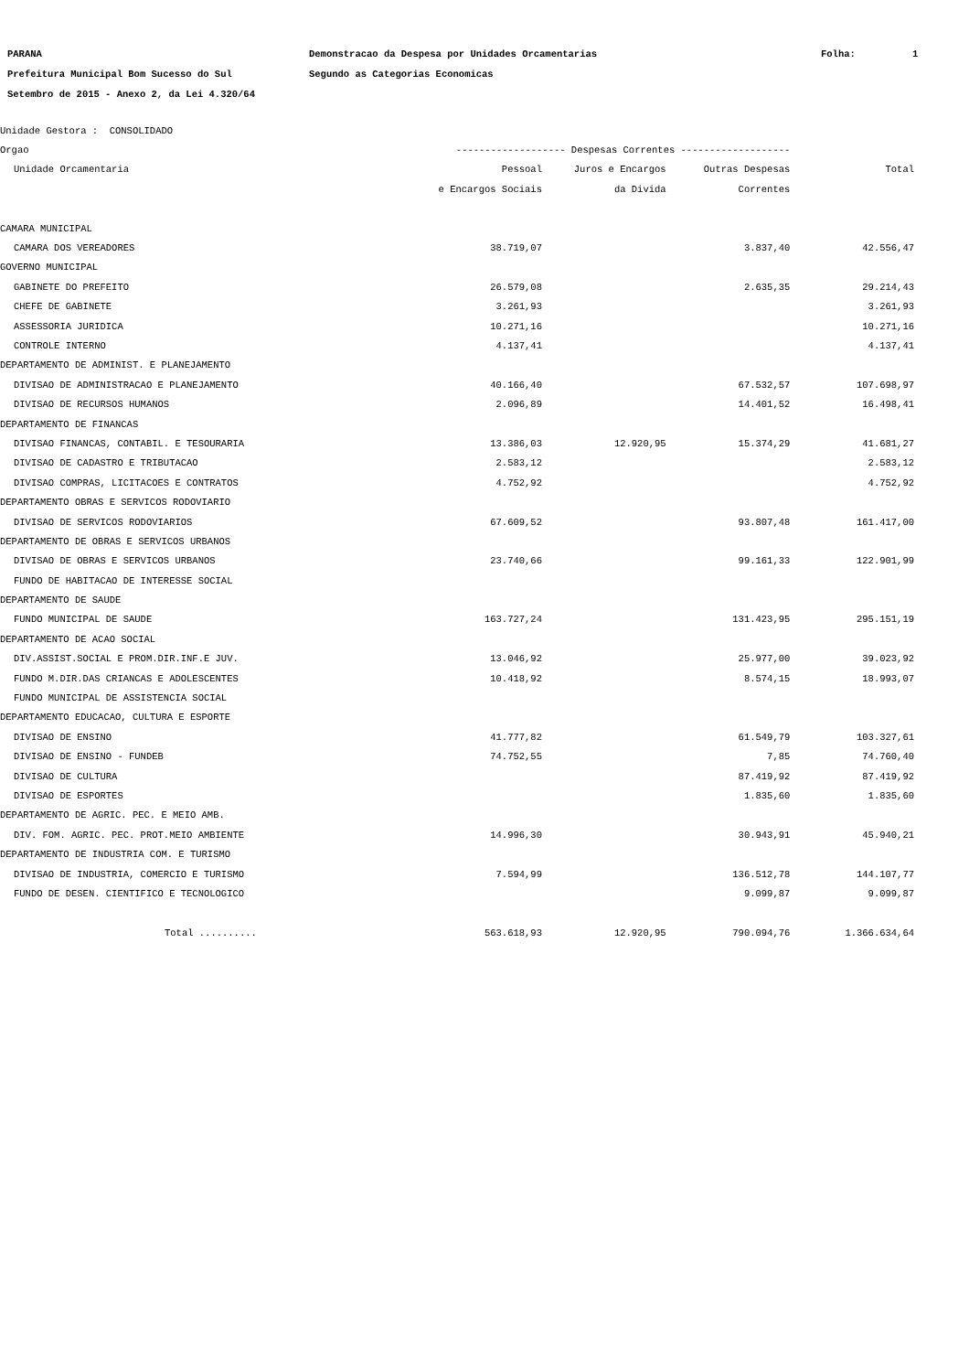PARANA Demonstracao da Despesa por Unidades Orcamentarias Folha: 1
Prefeitura Municipal Bom Sucesso do Sul Segundo as Categorias Economicas
Setembro de 2015 - Anexo 2, da Lei 4.320/64
| Unidade Gestora : CONSOLIDADO | | | | |
| Orgao | ------------------- Despesas Correntes ------------------- | | | |
| Unidade Orcamentaria | Pessoal | Juros e Encargos | Outras Despesas | Total |
| | e Encargos Sociais | da Divida | Correntes | |
| CAMARA MUNICIPAL | | | | |
| CAMARA DOS VEREADORES | 38.719,07 | | 3.837,40 | 42.556,47 |
| GOVERNO MUNICIPAL | | | | |
| GABINETE DO PREFEITO | 26.579,08 | | 2.635,35 | 29.214,43 |
| CHEFE DE GABINETE | 3.261,93 | | | 3.261,93 |
| ASSESSORIA JURIDICA | 10.271,16 | | | 10.271,16 |
| CONTROLE INTERNO | 4.137,41 | | | 4.137,41 |
| DEPARTAMENTO DE ADMINIST. E PLANEJAMENTO | | | | |
| DIVISAO DE ADMINISTRACAO E PLANEJAMENTO | 40.166,40 | | 67.532,57 | 107.698,97 |
| DIVISAO DE RECURSOS HUMANOS | 2.096,89 | | 14.401,52 | 16.498,41 |
| DEPARTAMENTO DE FINANCAS | | | | |
| DIVISAO FINANCAS, CONTABIL. E TESOURARIA | 13.386,03 | 12.920,95 | 15.374,29 | 41.681,27 |
| DIVISAO DE CADASTRO E TRIBUTACAO | 2.583,12 | | | 2.583,12 |
| DIVISAO COMPRAS, LICITACOES E CONTRATOS | 4.752,92 | | | 4.752,92 |
| DEPARTAMENTO OBRAS E SERVICOS RODOVIARIO | | | | |
| DIVISAO DE SERVICOS RODOVIARIOS | 67.609,52 | | 93.807,48 | 161.417,00 |
| DEPARTAMENTO DE OBRAS E SERVICOS URBANOS | | | | |
| DIVISAO DE OBRAS E SERVICOS URBANOS | 23.740,66 | | 99.161,33 | 122.901,99 |
| FUNDO DE HABITACAO DE INTERESSE SOCIAL | | | | |
| DEPARTAMENTO DE SAUDE | | | | |
| FUNDO MUNICIPAL DE SAUDE | 163.727,24 | | 131.423,95 | 295.151,19 |
| DEPARTAMENTO DE ACAO SOCIAL | | | | |
| DIV.ASSIST.SOCIAL E PROM.DIR.INF.E JUV. | 13.046,92 | | 25.977,00 | 39.023,92 |
| FUNDO M.DIR.DAS CRIANCAS E ADOLESCENTES | 10.418,92 | | 8.574,15 | 18.993,07 |
| FUNDO MUNICIPAL DE ASSISTENCIA SOCIAL | | | | |
| DEPARTAMENTO EDUCACAO, CULTURA E ESPORTE | | | | |
| DIVISAO DE ENSINO | 41.777,82 | | 61.549,79 | 103.327,61 |
| DIVISAO DE ENSINO - FUNDEB | 74.752,55 | | 7,85 | 74.760,40 |
| DIVISAO DE CULTURA | | | 87.419,92 | 87.419,92 |
| DIVISAO DE ESPORTES | | | 1.835,60 | 1.835,60 |
| DEPARTAMENTO DE AGRIC. PEC. E MEIO AMB. | | | | |
| DIV. FOM. AGRIC. PEC. PROT.MEIO AMBIENTE | 14.996,30 | | 30.943,91 | 45.940,21 |
| DEPARTAMENTO DE INDUSTRIA COM. E TURISMO | | | | |
| DIVISAO DE INDUSTRIA, COMERCIO E TURISMO | 7.594,99 | | 136.512,78 | 144.107,77 |
| FUNDO DE DESEN. CIENTIFICO E TECNOLOGICO | | | 9.099,87 | 9.099,87 |
| Total .......... | 563.618,93 | 12.920,95 | 790.094,76 | 1.366.634,64 |